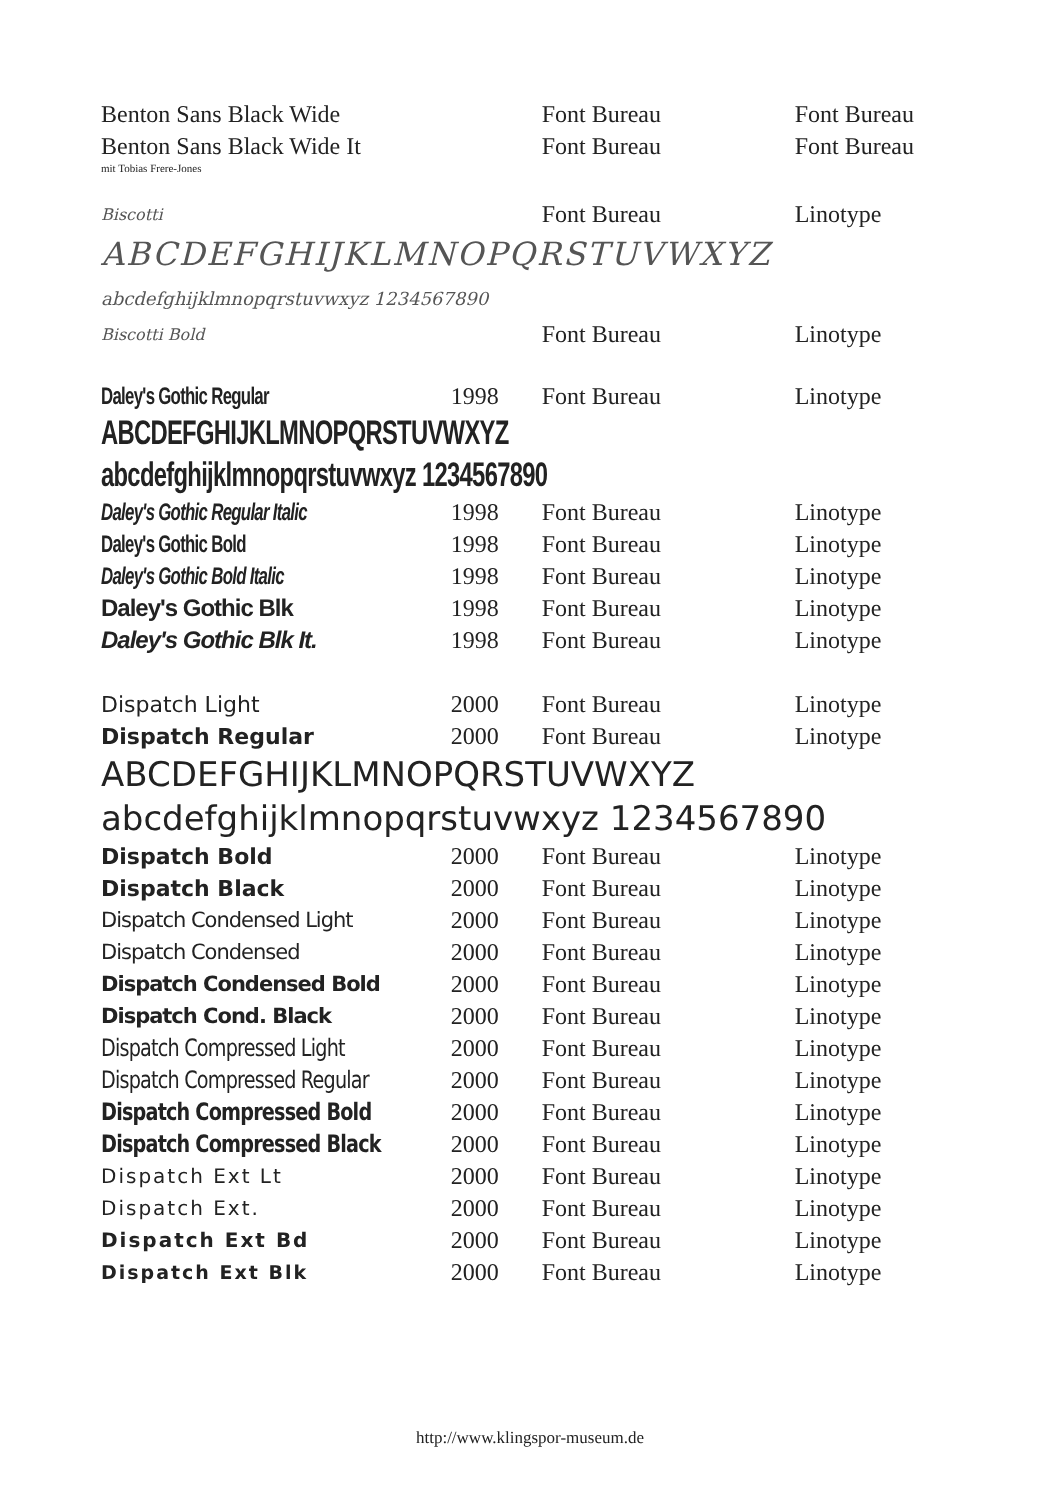| Benton Sans Black Wide | | Font Bureau | Font Bureau |
| Benton Sans Black Wide It | | Font Bureau | Font Bureau |
| mit Tobias Frere-Jones | | | |
| Biscotti | | Font Bureau | Linotype |
| ABCDEFGHIJKLMNOPQRSTUVWXYZ | | | |
| abcdefghijklmnopqrstuvwxyz 1234567890 | | | |
| Biscotti Bold | | Font Bureau | Linotype |
| Daley's Gothic Regular | 1998 | Font Bureau | Linotype |
| ABCDEFGHIJKLMNOPQRSTUVWXYZ | | | |
| abcdefghijklmnopqrstuvwxyz 1234567890 | | | |
| Daley's Gothic Regular Italic | 1998 | Font Bureau | Linotype |
| Daley's Gothic Bold | 1998 | Font Bureau | Linotype |
| Daley's Gothic Bold Italic | 1998 | Font Bureau | Linotype |
| Daley's Gothic Blk | 1998 | Font Bureau | Linotype |
| Daley's Gothic Blk It. | 1998 | Font Bureau | Linotype |
| Dispatch Light | 2000 | Font Bureau | Linotype |
| Dispatch Regular | 2000 | Font Bureau | Linotype |
| ABCDEFGHIJKLMNOPQRSTUVWXYZ | | | |
| abcdefghijklmnopqrstuvwxyz 1234567890 | | | |
| Dispatch Bold | 2000 | Font Bureau | Linotype |
| Dispatch Black | 2000 | Font Bureau | Linotype |
| Dispatch Condensed Light | 2000 | Font Bureau | Linotype |
| Dispatch Condensed | 2000 | Font Bureau | Linotype |
| Dispatch Condensed Bold | 2000 | Font Bureau | Linotype |
| Dispatch Cond. Black | 2000 | Font Bureau | Linotype |
| Dispatch Compressed Light | 2000 | Font Bureau | Linotype |
| Dispatch Compressed Regular | 2000 | Font Bureau | Linotype |
| Dispatch Compressed Bold | 2000 | Font Bureau | Linotype |
| Dispatch Compressed Black | 2000 | Font Bureau | Linotype |
| Dispatch Ext Lt | 2000 | Font Bureau | Linotype |
| Dispatch Ext. | 2000 | Font Bureau | Linotype |
| Dispatch Ext Bd | 2000 | Font Bureau | Linotype |
| Dispatch Ext Blk | 2000 | Font Bureau | Linotype |
http://www.klingspor-museum.de